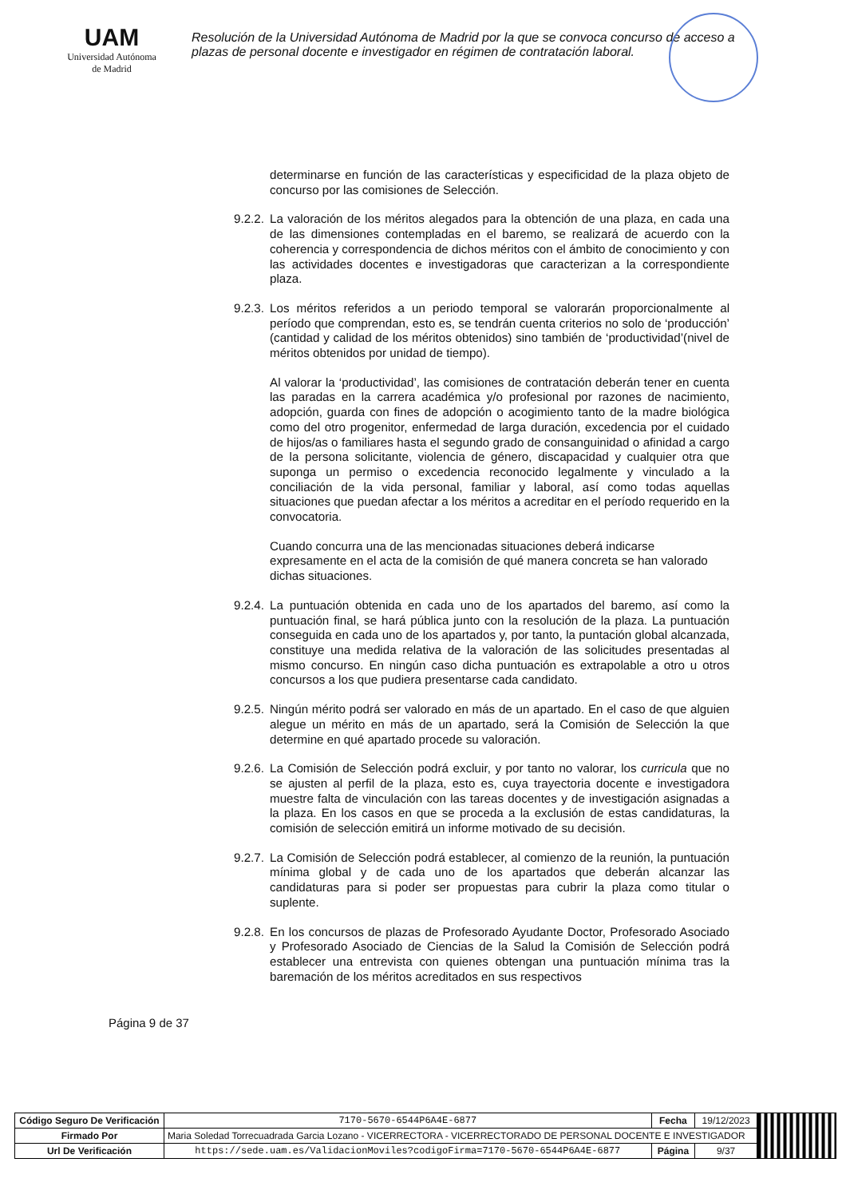UAM
Universidad Autónoma
de Madrid
Resolución de la Universidad Autónoma de Madrid por la que se convoca concurso de acceso a plazas de personal docente e investigador en régimen de contratación laboral.
determinarse en función de las características y especificidad de la plaza objeto de concurso por las comisiones de Selección.
9.2.2.
La valoración de los méritos alegados para la obtención de una plaza, en cada una de las dimensiones contempladas en el baremo, se realizará de acuerdo con la coherencia y correspondencia de dichos méritos con el ámbito de conocimiento y con las actividades docentes e investigadoras que caracterizan a la correspondiente plaza.
9.2.3.
Los méritos referidos a un periodo temporal se valorarán proporcionalmente al período que comprendan, esto es, se tendrán cuenta criterios no solo de ‘producción’ (cantidad y calidad de los méritos obtenidos) sino también de ‘productividad’(nivel de méritos obtenidos por unidad de tiempo).
Al valorar la ‘productividad’, las comisiones de contratación deberán tener en cuenta las paradas en la carrera académica y/o profesional por razones de nacimiento, adopción, guarda con fines de adopción o acogimiento tanto de la madre biológica como del otro progenitor, enfermedad de larga duración, excedencia por el cuidado de hijos/as o familiares hasta el segundo grado de consanguinidad o afinidad a cargo de la persona solicitante, violencia de género, discapacidad y cualquier otra que suponga un permiso o excedencia reconocido legalmente y vinculado a la conciliación de la vida personal, familiar y laboral, así como todas aquellas situaciones que puedan afectar a los méritos a acreditar en el período requerido en la convocatoria.
Cuando concurra una de las mencionadas situaciones deberá indicarse expresamente en el acta de la comisión de qué manera concreta se han valorado dichas situaciones.
9.2.4.
La puntuación obtenida en cada uno de los apartados del baremo, así como la puntuación final, se hará pública junto con la resolución de la plaza. La puntuación conseguida en cada uno de los apartados y, por tanto, la puntación global alcanzada, constituye una medida relativa de la valoración de las solicitudes presentadas al mismo concurso. En ningún caso dicha puntuación es extrapolable a otro u otros concursos a los que pudiera presentarse cada candidato.
9.2.5.
Ningún mérito podrá ser valorado en más de un apartado. En el caso de que alguien alegue un mérito en más de un apartado, será la Comisión de Selección la que determine en qué apartado procede su valoración.
9.2.6.
La Comisión de Selección podrá excluir, y por tanto no valorar, los curricula que no se ajusten al perfil de la plaza, esto es, cuya trayectoria docente e investigadora muestre falta de vinculación con las tareas docentes y de investigación asignadas a la plaza. En los casos en que se proceda a la exclusión de estas candidaturas, la comisión de selección emitirá un informe motivado de su decisión.
9.2.7.
La Comisión de Selección podrá establecer, al comienzo de la reunión, la puntuación mínima global y de cada uno de los apartados que deberán alcanzar las candidaturas para si poder ser propuestas para cubrir la plaza como titular o suplente.
9.2.8.
En los concursos de plazas de Profesorado Ayudante Doctor, Profesorado Asociado y Profesorado Asociado de Ciencias de la Salud la Comisión de Selección podrá establecer una entrevista con quienes obtengan una puntuación mínima tras la baremación de los méritos acreditados en sus respectivos
Página 9 de 37
| Código Seguro De Verificación | 7170-5670-6544P6A4E-6877 | Fecha | 19/12/2023 | |
| Firmado Por | Maria Soledad Torrecuadrada Garcia Lozano - VICERRECTORA - VICERRECTORADO DE PERSONAL DOCENTE E INVESTIGADOR | | | |
| Url De Verificación | https://sede.uam.es/ValidacionMoviles?codigoFirma=7170-5670-6544P6A4E-6877 | Página | 9/37 | |